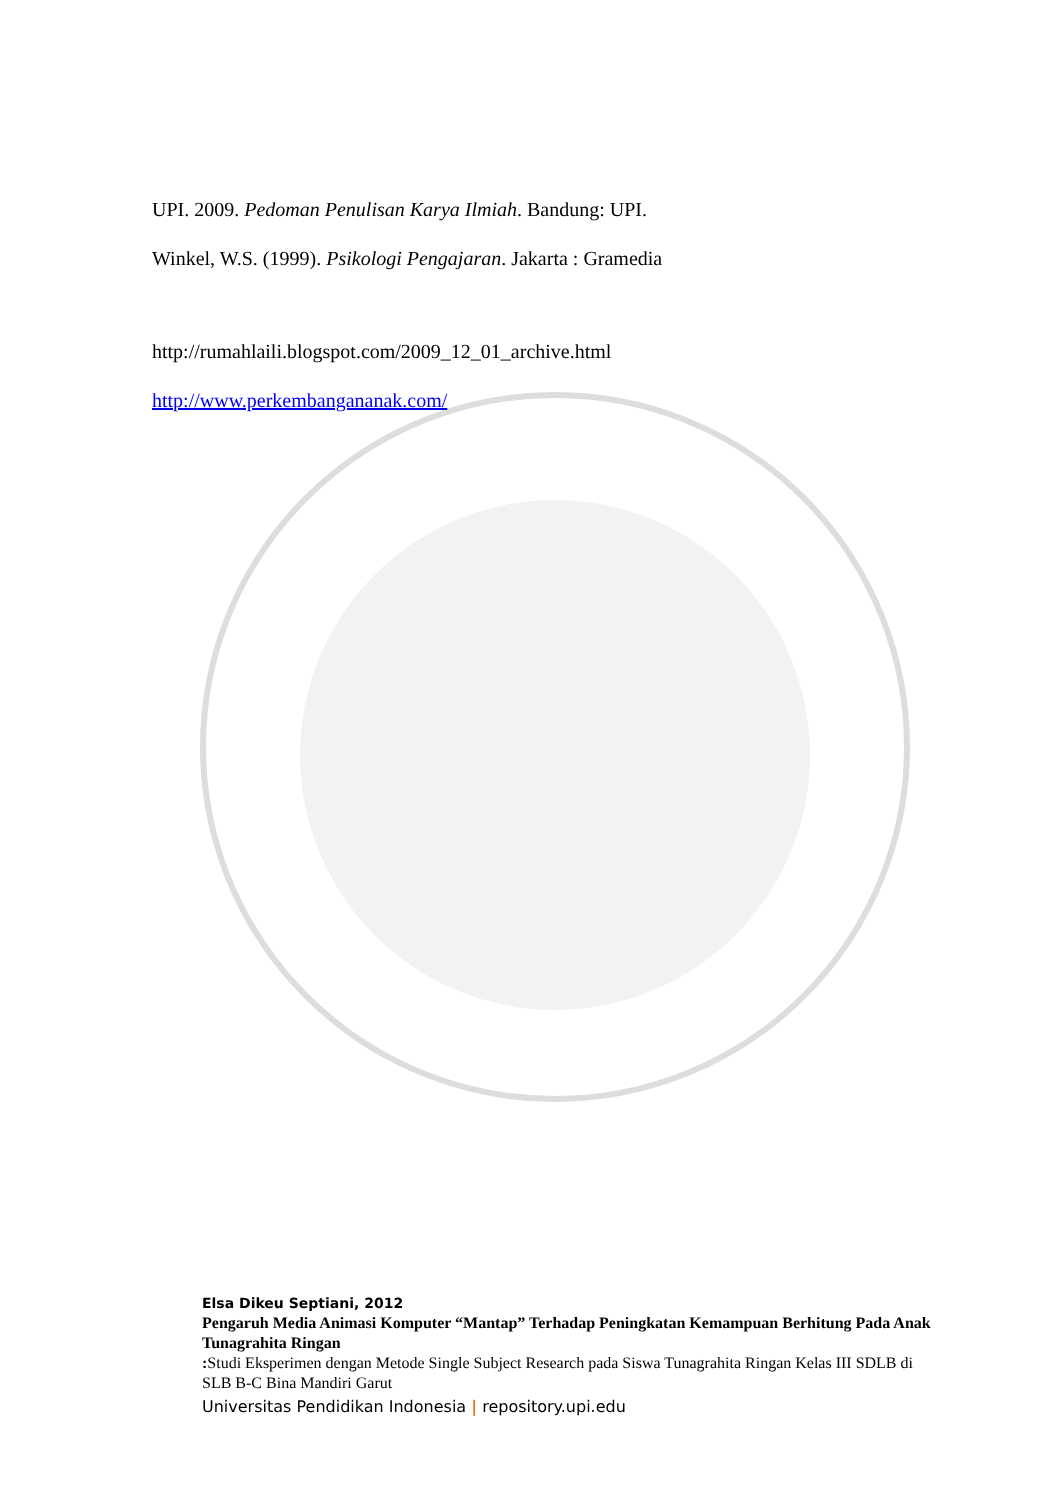UPI. 2009. Pedoman Penulisan Karya Ilmiah. Bandung: UPI.
Winkel, W.S. (1999). Psikologi Pengajaran. Jakarta : Gramedia
http://rumahlaili.blogspot.com/2009_12_01_archive.html
http://www.perkembangananak.com/
Elsa Dikeu Septiani, 2012
Pengaruh Media Animasi Komputer “Mantap” Terhadap Peningkatan Kemampuan Berhitung Pada Anak Tunagrahita Ringan
: Studi Eksperimen dengan Metode Single Subject Research pada Siswa Tunagrahita Ringan Kelas III SDLB di SLB B-C Bina Mandiri Garut
Universitas Pendidikan Indonesia | repository.upi.edu